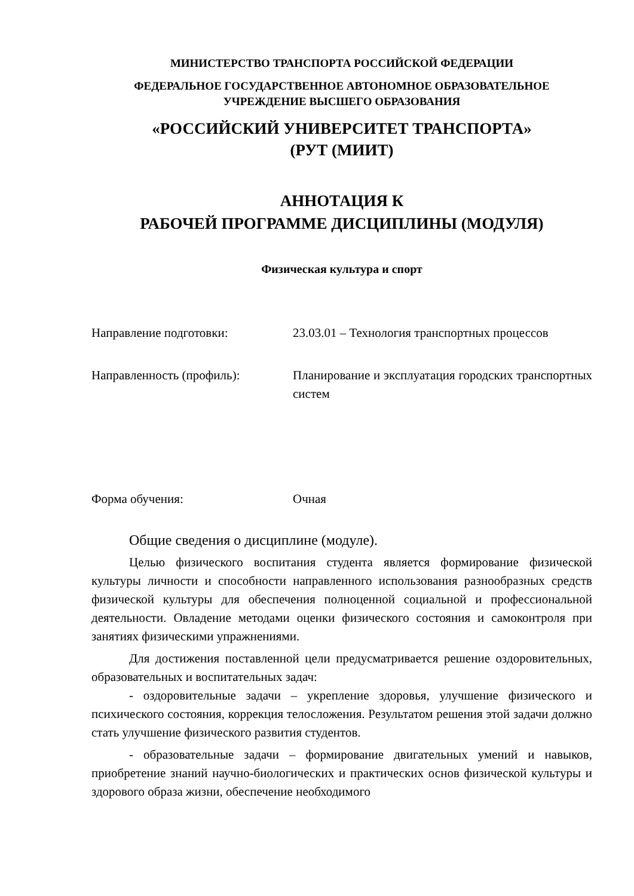МИНИСТЕРСТВО ТРАНСПОРТА РОССИЙСКОЙ ФЕДЕРАЦИИ
ФЕДЕРАЛЬНОЕ ГОСУДАРСТВЕННОЕ АВТОНОМНОЕ ОБРАЗОВАТЕЛЬНОЕ
УЧРЕЖДЕНИЕ ВЫСШЕГО ОБРАЗОВАНИЯ
«РОССИЙСКИЙ УНИВЕРСИТЕТ ТРАНСПОРТА»
(РУТ (МИИТ)
АННОТАЦИЯ К
РАБОЧЕЙ ПРОГРАММЕ ДИСЦИПЛИНЫ (МОДУЛЯ)
Физическая культура и спорт
Направление подготовки: 23.03.01 – Технология транспортных процессов
Направленность (профиль): Планирование и эксплуатация городских транспортных систем
Форма обучения: Очная
Общие сведения о дисциплине (модуле).
Целью физического воспитания студента является формирование физической культуры личности и способности направленного использования разнообразных средств физической культуры для обеспечения полноценной социальной и профессиональной деятельности. Овладение методами оценки физического состояния и самоконтроля при занятиях физическими упражнениями.
Для достижения поставленной цели предусматривается решение оздоровительных, образовательных и воспитательных задач:
- оздоровительные задачи – укрепление здоровья, улучшение физического и психического состояния, коррекция телосложения. Результатом решения этой задачи должно стать улучшение физического развития студентов.
- образовательные задачи – формирование двигательных умений и навыков, приобретение знаний научно-биологических и практических основ физической культуры и здорового образа жизни, обеспечение необходимого